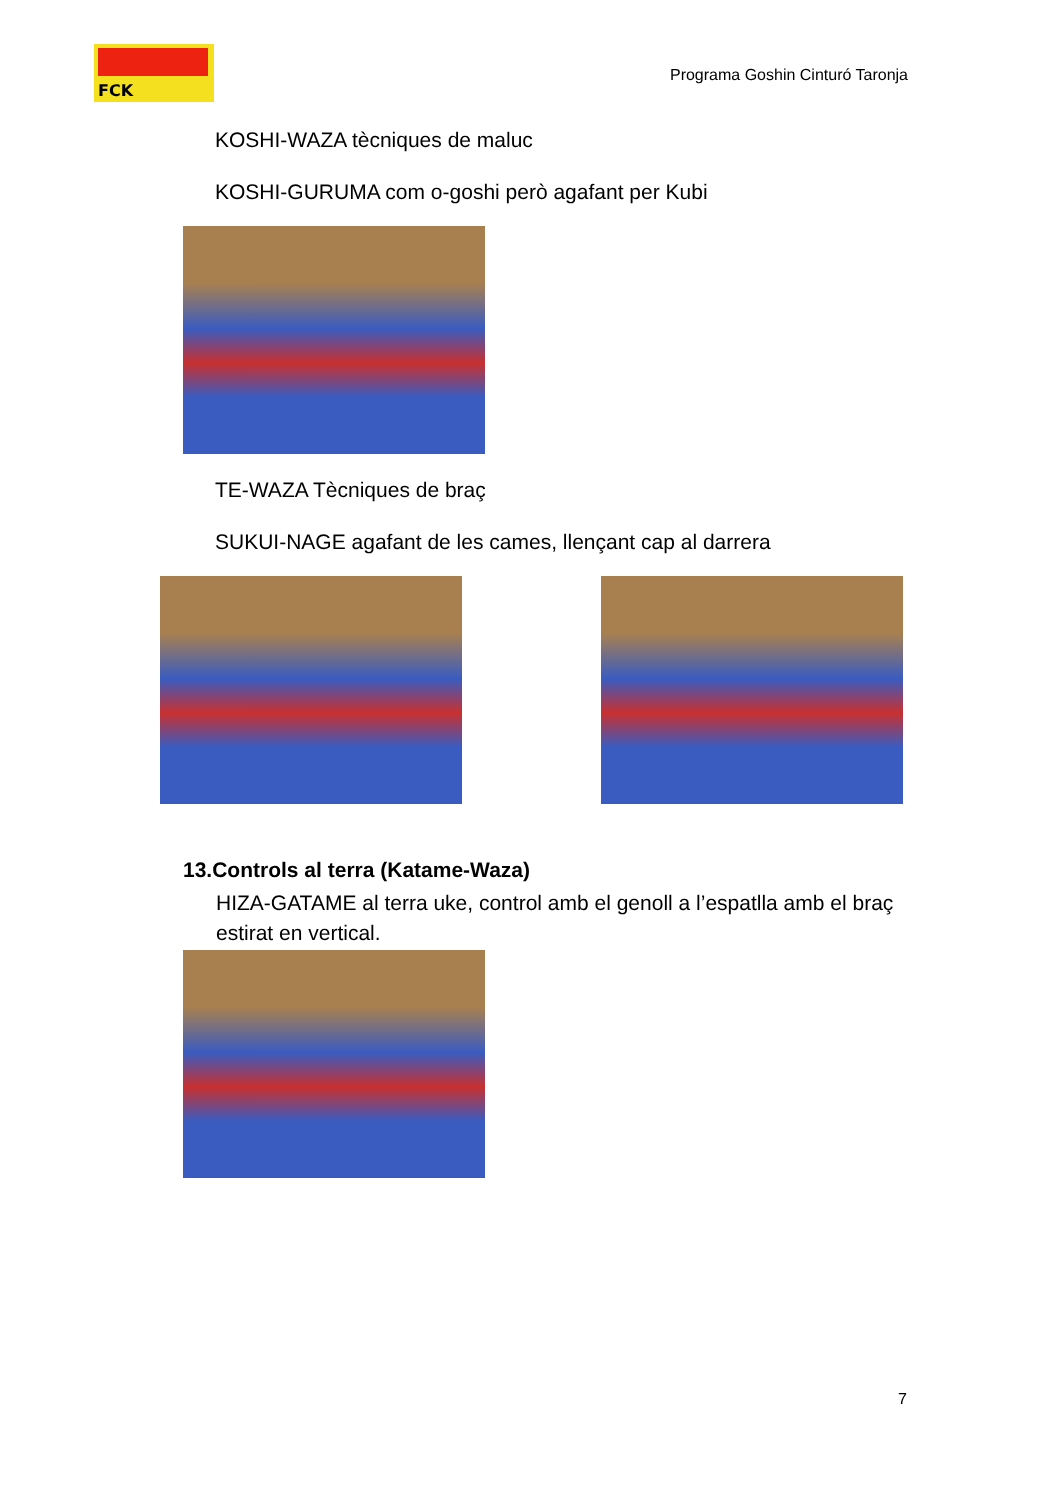FCK
Programa Goshin Cinturó Taronja
KOSHI-WAZA tècniques de maluc
KOSHI-GURUMA com o-goshi però agafant per Kubi
TE-WAZA Tècniques de braç
SUKUI-NAGE agafant de les cames, llençant cap al darrera
13.Controls al terra (Katame-Waza)
HIZA-GATAME al terra uke, control amb el genoll a l’espatlla amb el braç estirat en vertical.
7